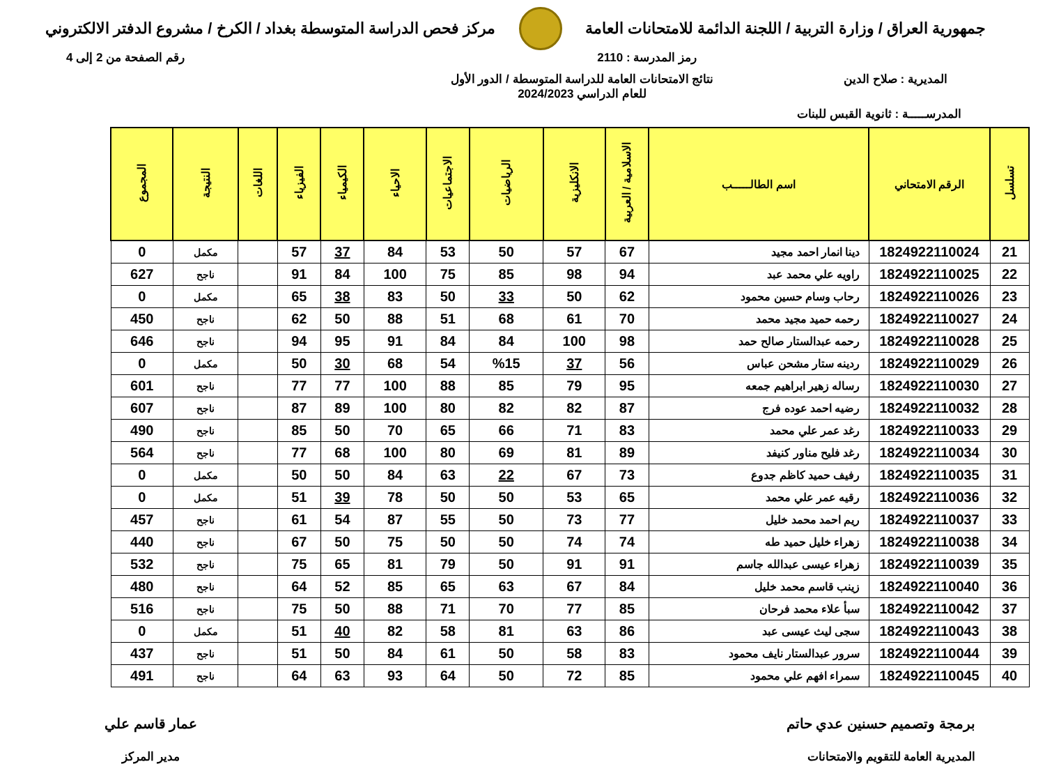جمهورية العراق / وزارة التربية / اللجنة الدائمة للامتحانات العامة
مركز فحص الدراسة المتوسطة بغداد / الكرخ / مشروع الدفتر الالكتروني
رمز المدرسة : 2110 رقم الصفحة من 2 إلى 4
المديرية : صلاح الدين نتائج الامتحانات العامة للدراسة المتوسطة / الدور الأول
للعام الدراسي 2024/2023
المدرســـــة : ثانوية القبس للبنات
| تسلسل | الرقم الامتحاني | اسم الطالـــــب | الاسلامية / العربية | الانكليزية | الرياضيات | الاجتماعيات | الاحياء | الكيمياء | الفيزياء | اللغات | النتيجة | المجموع |
| --- | --- | --- | --- | --- | --- | --- | --- | --- | --- | --- | --- | --- |
| 21 | 1824922110024 | دينا انمار احمد مجيد | 67 | 57 | 50 | 53 | 84 | 37 | 57 | | مكمل | 0 |
| 22 | 1824922110025 | راويه علي محمد عبد | 94 | 98 | 85 | 75 | 100 | 84 | 91 | | ناجح | 627 |
| 23 | 1824922110026 | رحاب وسام حسين محمود | 62 | 50 | 33 | 50 | 83 | 38 | 65 | | مكمل | 0 |
| 24 | 1824922110027 | رحمه حميد مجيد محمد | 70 | 61 | 68 | 51 | 88 | 50 | 62 | | ناجح | 450 |
| 25 | 1824922110028 | رحمه عبدالستار صالح حمد | 98 | 100 | 84 | 84 | 91 | 95 | 94 | | ناجح | 646 |
| 26 | 1824922110029 | ردينه ستار مشحن عباس | 56 | 37 | %15 | 54 | 68 | 30 | 50 | | مكمل | 0 |
| 27 | 1824922110030 | رساله زهير ابراهيم جمعه | 95 | 79 | 85 | 88 | 100 | 77 | 77 | | ناجح | 601 |
| 28 | 1824922110032 | رضيه احمد عوده فرج | 87 | 82 | 82 | 80 | 100 | 89 | 87 | | ناجح | 607 |
| 29 | 1824922110033 | رغد عمر علي محمد | 83 | 71 | 66 | 65 | 70 | 50 | 85 | | ناجح | 490 |
| 30 | 1824922110034 | رغد فليح مناور كنيفد | 89 | 81 | 69 | 80 | 100 | 68 | 77 | | ناجح | 564 |
| 31 | 1824922110035 | رفيف حميد كاظم جدوع | 73 | 67 | 22 | 63 | 84 | 50 | 50 | | مكمل | 0 |
| 32 | 1824922110036 | رقيه عمر علي محمد | 65 | 53 | 50 | 50 | 78 | 39 | 51 | | مكمل | 0 |
| 33 | 1824922110037 | ريم احمد محمد خليل | 77 | 73 | 50 | 55 | 87 | 54 | 61 | | ناجح | 457 |
| 34 | 1824922110038 | زهراء خليل حميد طه | 74 | 74 | 50 | 50 | 75 | 50 | 67 | | ناجح | 440 |
| 35 | 1824922110039 | زهراء عيسى عبدالله جاسم | 91 | 91 | 50 | 79 | 81 | 65 | 75 | | ناجح | 532 |
| 36 | 1824922110040 | زينب قاسم محمد خليل | 84 | 67 | 63 | 65 | 85 | 52 | 64 | | ناجح | 480 |
| 37 | 1824922110042 | سبأ علاء محمد فرحان | 85 | 77 | 70 | 71 | 88 | 50 | 75 | | ناجح | 516 |
| 38 | 1824922110043 | سجى ليث عيسى عبد | 86 | 63 | 81 | 58 | 82 | 40 | 51 | | مكمل | 0 |
| 39 | 1824922110044 | سرور عبدالستار نايف محمود | 83 | 58 | 50 | 61 | 84 | 50 | 51 | | ناجح | 437 |
| 40 | 1824922110045 | سمراء افهم علي محمود | 85 | 72 | 50 | 64 | 93 | 63 | 64 | | ناجح | 491 |
برمجة وتصميم حسنين عدي حاتم
المديرية العامة للتقويم والامتحانات
عمار قاسم علي
مدير المركز